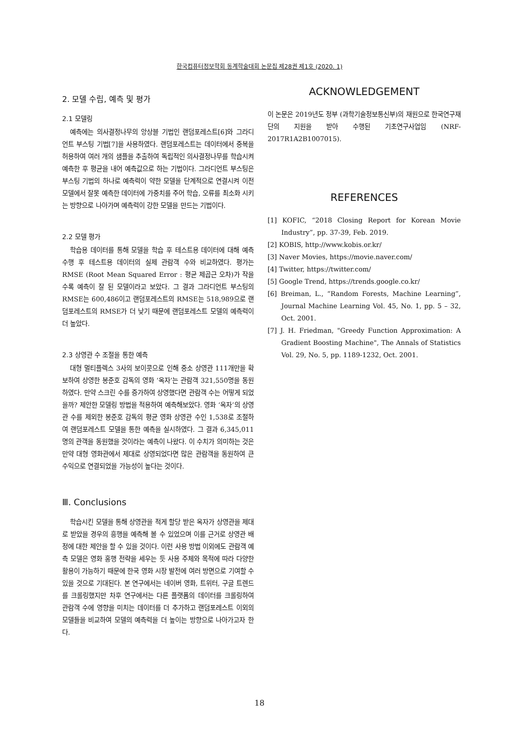한국컴퓨터정보학회 동계학술대회 논문집 제28권 제1호 (2020. 1)
2. 모델 수립, 예측 및 평가
2.1 모델링
예측에는 의사결정나무의 앙상블 기법인 랜덤포레스트[6]와 그라디언트 부스팅 기법[7]을 사용하였다. 랜덤포레스트는 데이터에서 중복을 허용하여 여러 개의 샘플을 추출하여 독립적인 의사결정나무를 학습시켜 예측한 후 평균을 내어 예측값으로 하는 기법이다. 그라디언트 부스팅은 부스팅 기법의 하나로 예측력이 약한 모델을 단계적으로 연결시켜 이전 모델에서 잘못 예측한 데이터에 가중치를 주어 학습, 오류를 최소화 시키는 방향으로 나아가며 예측력이 강한 모델을 만드는 기법이다.
2.2 모델 평가
학습용 데이터를 통해 모델을 학습 후 테스트용 데이터에 대해 예측 수행 후 테스트용 데이터의 실제 관람객 수와 비교하였다. 평가는 RMSE (Root Mean Squared Error : 평균 제곱근 오차)가 작을수록 예측이 잘 된 모델이라고 보았다. 그 결과 그라디언트 부스팅의 RMSE는 600,486이고 랜덤포레스트의 RMSE는 518,989으로 랜덤포레스트의 RMSE가 더 낮기 때문에 랜덤포레스트 모델의 예측력이 더 높았다.
2.3 상영관 수 조절을 통한 예측
대형 멀티플렉스 3사의 보이콧으로 인해 중소 상영관 111개만을 확보하여 상영한 봉준호 감독의 영화 ‘옥자’는 관람객 321,550명을 동원하였다. 만약 스크린 수를 증가하여 상영했다면 관람객 수는 어떻게 되었을까? 제안한 모델링 방법을 적용하여 예측해보았다. 영화 ‘옥자’의 상영관 수를 제외한 봉준호 감독의 평균 영화 상영관 수인 1,538로 조절하여 랜덤포레스트 모델을 통한 예측을 실시하였다. 그 결과 6,345,011명의 관객을 동원했을 것이라는 예측이 나왔다. 이 수치가 의미하는 것은 만약 대형 영화관에서 제대로 상영되었다면 많은 관람객을 동원하여 큰 수익으로 연결되었을 가능성이 높다는 것이다.
Ⅲ. Conclusions
학습시킨 모델을 통해 상영관을 적게 할당 받은 옥자가 상영관을 제대로 받았을 경우의 흥행을 예측해 볼 수 있었으며 이를 근거로 상영관 배정에 대한 제안을 할 수 있을 것이다. 이런 사용 방법 이외에도 관람객 예측 모델은 영화 홍행 전략을 세우는 듯 사용 주체와 목적에 따라 다양한 활용이 가능하기 때문에 한국 영화 시장 발전에 여러 방면으로 기여할 수 있을 것으로 기대된다. 본 연구에서는 네이버 영화, 트위터, 구글 트렌드를 크롤링했지만 차후 연구에서는 다른 플랫폼의 데이터를 크롤링하여 관람객 수에 영향을 미치는 데이터를 더 추가하고 랜덤포레스트 이외의 모델들을 비교하여 모델의 예측력을 더 높이는 방향으로 나아가고자 한다.
ACKNOWLEDGEMENT
이 논문은 2019년도 정부 (과학기술정보통신부)의 재원으로 한국연구재단의 지원을 받아 수행된 기초연구사업임 (NRF-2017R1A2B1007015).
REFERENCES
[1] KOFIC, “2018 Closing Report for Korean Movie Industry”, pp. 37-39, Feb. 2019.
[2] KOBIS, http://www.kobis.or.kr/
[3] Naver Movies, https://movie.naver.com/
[4] Twitter, https://twitter.com/
[5] Google Trend, https://trends.google.co.kr/
[6] Breiman, L., “Random Forests, Machine Learning”, Journal Machine Learning Vol. 45, No. 1, pp. 5 – 32, Oct. 2001.
[7] J. H. Friedman, "Greedy Function Approximation: A Gradient Boosting Machine", The Annals of Statistics Vol. 29, No. 5, pp. 1189-1232, Oct. 2001.
18